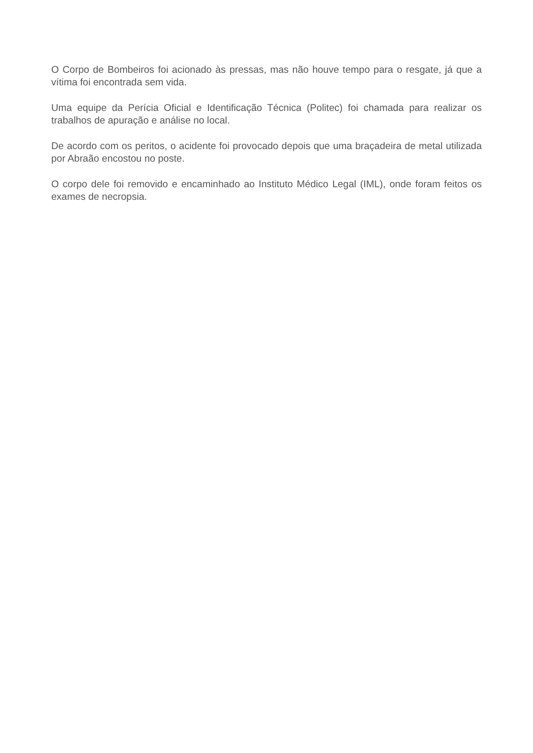O Corpo de Bombeiros foi acionado às pressas, mas não houve tempo para o resgate, já que a vítima foi encontrada sem vida.
Uma equipe da Perícia Oficial e Identificação Técnica (Politec) foi chamada para realizar os trabalhos de apuração e análise no local.
De acordo com os peritos, o acidente foi provocado depois que uma braçadeira de metal utilizada por Abraão encostou no poste.
O corpo dele foi removido e encaminhado ao Instituto Médico Legal (IML), onde foram feitos os exames de necropsia.